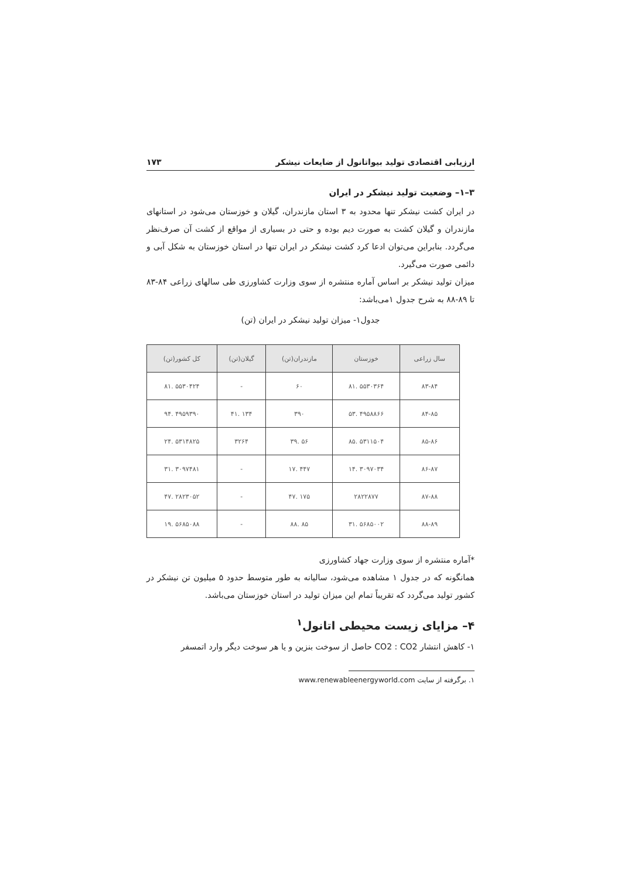ارزیابی اقتصادی تولید بیواتانول از ضایعات نیشکر ۱۷۳
۳–۱– وضعیت تولید نیشکر در ایران
در ایران کشت نیشکر تنها محدود به ۳ استان مازندران، گیلان و خوزستان می‌شود در استانهای مازندران و گیلان کشت به صورت دیم بوده و حتی در بسیاری از مواقع از کشت آن صرف‌نظر می‌گردد. بنابراین می‌توان ادعا کرد کشت نیشکر در ایران تنها در استان خوزستان به شکل آبی و دائمی صورت می‌گیرد.
میزان تولید نیشکر بر اساس آماره منتشره از سوی وزارت کشاورزی طی سالهای زراعی ۸۴-۸۳ تا ۸۹-۸۸ به شرح جدول ۱می‌باشد:
جدول۱- میزان تولید نیشکر در ایران (تن)
| سال زراعی | خوزستان | مازندران(تن) | گیلان(تن) | کل کشور(تن) |
| --- | --- | --- | --- | --- |
| ۸۳-۸۴ | ۵۵۳۰۳۶۴ .۸۱ | ۶۰ | - | ۵۵۳۰۴۲۴ .۸۱ |
| ۸۴-۸۵ | ۴۹۵۸۸۶۶ .۵۳ | ۳۹۰ | ۱۳۴ .۴۱ | ۴۹۵۹۳۹۰ .۹۴ |
| ۸۵-۸۶ | ۵۳۱۱۵۰۴ .۸۵ | ۵۶ .۳۹ | ۳۲۶۴ | ۵۳۱۴۸۲۵ .۲۴ |
| ۸۶-۸۷ | ۳۰۹۷۰۳۴ .۱۴ | ۴۴۷ .۱۷ | - | ۳۰۹۷۴۸۱ .۳۱ |
| ۸۷-۸۸ | ۲۸۲۲۸۷۷ | ۱۷۵ .۴۷ | - | ۲۸۲۳۰۵۲ .۴۷ |
| ۸۸-۸۹ | ۵۶۸۵۰۰۲ .۳۱ | ۸۵ .۸۸ | - | ۵۶۸۵۰۸۸ .۱۹ |
*آماره منتشره از سوی وزارت جهاد کشاورزی
همانگونه که در جدول ۱ مشاهده می‌شود، سالیانه به طور متوسط حدود ۵ میلیون تن نیشکر در کشور تولید می‌گردد که تقریباً تمام این میزان تولید در استان خوزستان می‌باشد.
۴– مزایای زیست محیطی اتانول<sup>۱</sup>
۱- کاهش انتشار CO2 : CO2 حاصل از سوخت بنزین و یا هر سوخت دیگر وارد اتمسفر
۱. برگرفته از سایت www.renewableenergyworld.com